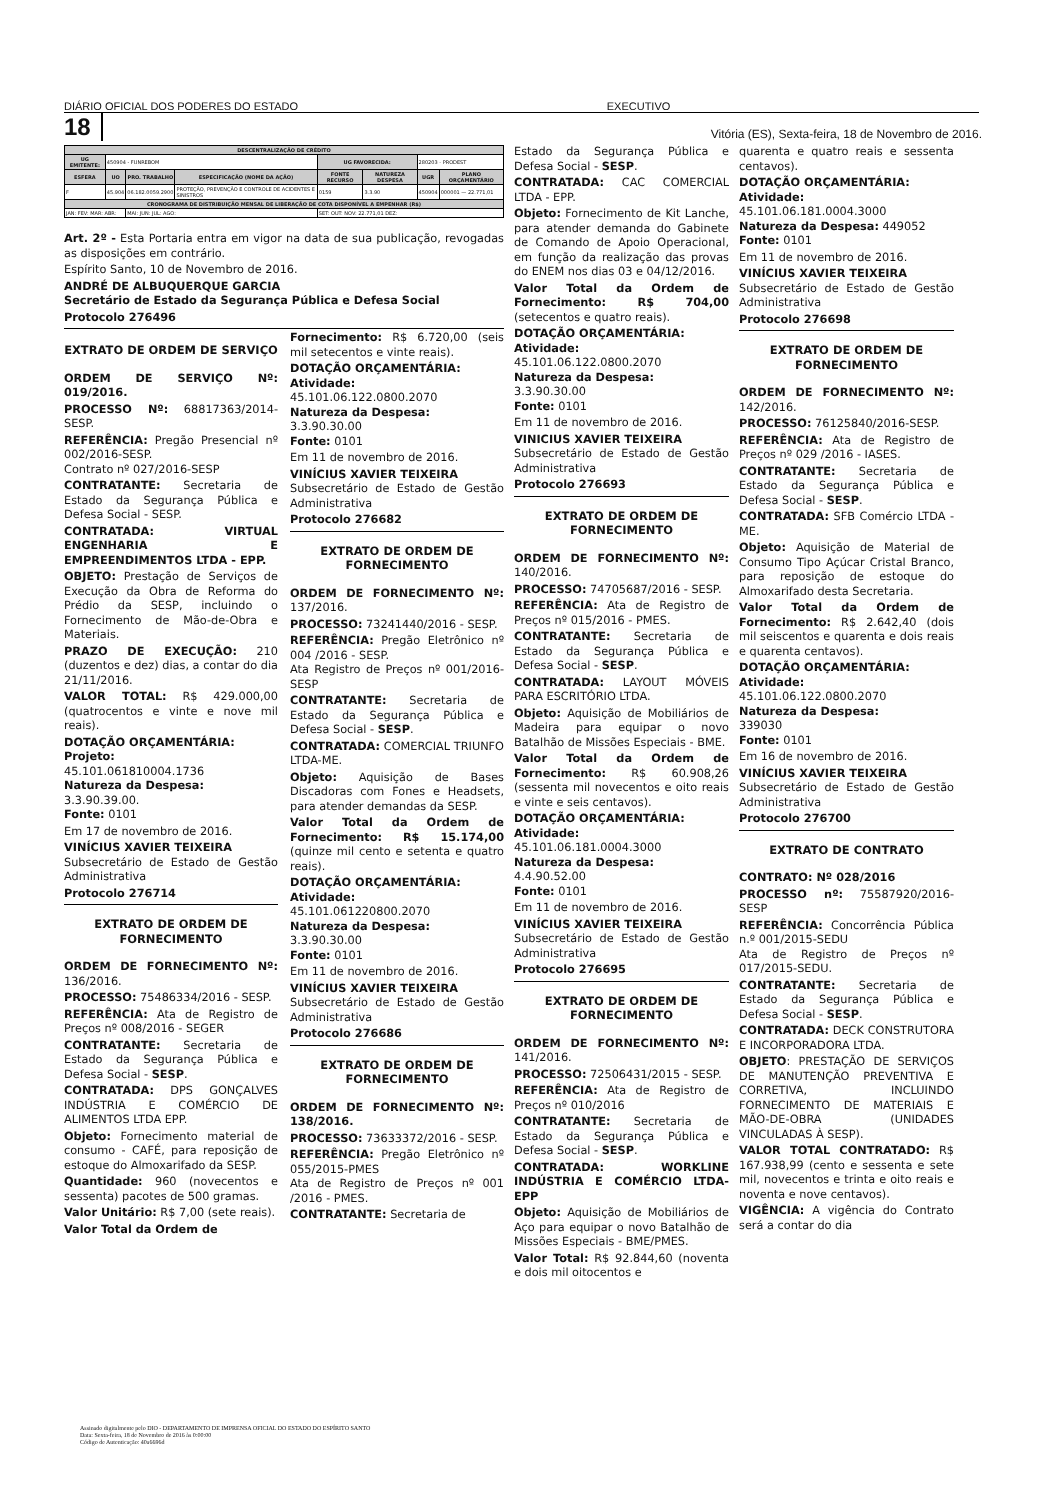DIÁRIO OFICIAL DOS PODERES DO ESTADO EXECUTIVO
18 Vitória (ES), Sexta-feira, 18 de Novembro de 2016.
| DESCENTRALIZAÇÃO DE CRÉDITO | | | | | | | |
| --- | --- | --- | --- | --- | --- | --- | --- |
| UG EMITENTE: | 450904 - FUNREBOM | | | UG FAVORECIDA: | | 280203 - PRODEST | |
| ESFERA | UO | PRO. TRABALHO | ESPECIFICAÇÃO (NOME DA AÇÃO) | FONTE RECURSO | NATUREZA DESPESA | UGR | PLANO ORÇAMENTÁRIO |
| F | 45.904 | 06.182.0059.2900 | PROTEÇÃO, PREVENÇÃO E CONTROLE DE ACIDENTES E SINISTROS | 0159 | 3.3.90 | 450904 | 000001 — 22.771,01 |
| CRONOGRAMA DE DISTRIBUIÇÃO MENSAL DE LIBERAÇÃO DE COTA DISPONÍVEL A EMPENHAR (R$) | | | | | | | |
| JAN: FEV: MAR: ABR: | | MAI: JUN: JUL: AGO: | | SET: OUT: NOV: 22.771,01 DEZ: | | | |
Art. 2º - Esta Portaria entra em vigor na data de sua publicação, revogadas as disposições em contrário.
Espírito Santo, 10 de Novembro de 2016.
ANDRÉ DE ALBUQUERQUE GARCIA
Secretário de Estado da Segurança Pública e Defesa Social
Protocolo 276496
EXTRATO DE ORDEM DE SERVIÇO
ORDEM DE SERVIÇO Nº: 019/2016.
PROCESSO Nº: 68817363/2014-SESP.
REFERÊNCIA: Pregão Presencial nº 002/2016-SESP.
Contrato nº 027/2016-SESP
CONTRATANTE: Secretaria de Estado da Segurança Pública e Defesa Social - SESP.
CONTRATADA: VIRTUAL ENGENHARIA E EMPREENDIMENTOS LTDA - EPP.
OBJETO: Prestação de Serviços de Execução da Obra de Reforma do Prédio da SESP, incluindo o Fornecimento de Mão-de-Obra e Materiais.
PRAZO DE EXECUÇÃO: 210 (duzentos e dez) dias, a contar do dia 21/11/2016.
VALOR TOTAL: R$ 429.000,00 (quatrocentos e vinte e nove mil reais).
DOTAÇÃO ORÇAMENTÁRIA:
Projeto:
45.101.061810004.1736
Natureza da Despesa:
3.3.90.39.00.
Fonte: 0101
Em 17 de novembro de 2016.
VINÍCIUS XAVIER TEIXEIRA
Subsecretário de Estado de Gestão Administrativa
Protocolo 276714
EXTRATO DE ORDEM DE FORNECIMENTO
ORDEM DE FORNECIMENTO Nº: 136/2016.
PROCESSO: 75486334/2016 - SESP.
REFERÊNCIA: Ata de Registro de Preços nº 008/2016 - SEGER
CONTRATANTE: Secretaria de Estado da Segurança Pública e Defesa Social - SESP.
CONTRATADA: DPS GONÇALVES INDÚSTRIA E COMÉRCIO DE ALIMENTOS LTDA EPP.
Objeto: Fornecimento material de consumo - CAFÉ, para reposição de estoque do Almoxarifado da SESP.
Quantidade: 960 (novecentos e sessenta) pacotes de 500 gramas.
Valor Unitário: R$ 7,00 (sete reais).
Valor Total da Ordem de
Fornecimento: R$ 6.720,00 (seis mil setecentos e vinte reais).
DOTAÇÃO ORÇAMENTÁRIA:
Atividade:
45.101.06.122.0800.2070
Natureza da Despesa:
3.3.90.30.00
Fonte: 0101
Em 11 de novembro de 2016.
VINÍCIUS XAVIER TEIXEIRA
Subsecretário de Estado de Gestão Administrativa
Protocolo 276682
EXTRATO DE ORDEM DE FORNECIMENTO
ORDEM DE FORNECIMENTO Nº: 137/2016.
PROCESSO: 73241440/2016 - SESP.
REFERÊNCIA: Pregão Eletrônico nº 004 /2016 - SESP.
Ata Registro de Preços nº 001/2016-SESP
CONTRATANTE: Secretaria de Estado da Segurança Pública e Defesa Social - SESP.
CONTRATADA: COMERCIAL TRIUNFO LTDA-ME.
Objeto: Aquisição de Bases Discadoras com Fones e Headsets, para atender demandas da SESP.
Valor Total da Ordem de Fornecimento: R$ 15.174,00 (quinze mil cento e setenta e quatro reais).
DOTAÇÃO ORÇAMENTÁRIA:
Atividade:
45.101.061220800.2070
Natureza da Despesa:
3.3.90.30.00
Fonte: 0101
Em 11 de novembro de 2016.
VINÍCIUS XAVIER TEIXEIRA
Subsecretário de Estado de Gestão Administrativa
Protocolo 276686
EXTRATO DE ORDEM DE FORNECIMENTO
ORDEM DE FORNECIMENTO Nº: 138/2016.
PROCESSO: 73633372/2016 - SESP.
REFERÊNCIA: Pregão Eletrônico nº 055/2015-PMES
Ata de Registro de Preços nº 001 /2016 - PMES.
CONTRATANTE: Secretaria de
Estado da Segurança Pública e Defesa Social - SESP.
CONTRATADA: CAC COMERCIAL LTDA - EPP.
Objeto: Fornecimento de Kit Lanche, para atender demanda do Gabinete de Comando de Apoio Operacional, em função da realização das provas do ENEM nos dias 03 e 04/12/2016.
Valor Total da Ordem de Fornecimento: R$ 704,00 (setecentos e quatro reais).
DOTAÇÃO ORÇAMENTÁRIA:
Atividade:
45.101.06.122.0800.2070
Natureza da Despesa:
3.3.90.30.00
Fonte: 0101
Em 11 de novembro de 2016.
VINICIUS XAVIER TEIXEIRA
Subsecretário de Estado de Gestão Administrativa
Protocolo 276693
EXTRATO DE ORDEM DE FORNECIMENTO
ORDEM DE FORNECIMENTO Nº: 140/2016.
PROCESSO: 74705687/2016 - SESP.
REFERÊNCIA: Ata de Registro de Preços nº 015/2016 - PMES.
CONTRATANTE: Secretaria de Estado da Segurança Pública e Defesa Social - SESP.
CONTRATADA: LAYOUT MÓVEIS PARA ESCRITÓRIO LTDA.
Objeto: Aquisição de Mobiliários de Madeira para equipar o novo Batalhão de Missões Especiais - BME.
Valor Total da Ordem de Fornecimento: R$ 60.908,26 (sessenta mil novecentos e oito reais e vinte e seis centavos).
DOTAÇÃO ORÇAMENTÁRIA:
Atividade:
45.101.06.181.0004.3000
Natureza da Despesa:
4.4.90.52.00
Fonte: 0101
Em 11 de novembro de 2016.
VINÍCIUS XAVIER TEIXEIRA
Subsecretário de Estado de Gestão Administrativa
Protocolo 276695
EXTRATO DE ORDEM DE FORNECIMENTO
ORDEM DE FORNECIMENTO Nº: 141/2016.
PROCESSO: 72506431/2015 - SESP.
REFERÊNCIA: Ata de Registro de Preços nº 010/2016
CONTRATANTE: Secretaria de Estado da Segurança Pública e Defesa Social - SESP.
CONTRATADA: WORKLINE INDÚSTRIA E COMÉRCIO LTDA-EPP
Objeto: Aquisição de Mobiliários de Aço para equipar o novo Batalhão de Missões Especiais - BME/PMES.
Valor Total: R$ 92.844,60 (noventa e dois mil oitocentos e
quarenta e quatro reais e sessenta centavos).
DOTAÇÃO ORÇAMENTÁRIA:
Atividade:
45.101.06.181.0004.3000
Natureza da Despesa: 449052
Fonte: 0101
Em 11 de novembro de 2016.
VINÍCIUS XAVIER TEIXEIRA
Subsecretário de Estado de Gestão Administrativa
Protocolo 276698
EXTRATO DE ORDEM DE FORNECIMENTO
ORDEM DE FORNECIMENTO Nº: 142/2016.
PROCESSO: 76125840/2016-SESP.
REFERÊNCIA: Ata de Registro de Preços nº 029 /2016 - IASES.
CONTRATANTE: Secretaria de Estado da Segurança Pública e Defesa Social - SESP.
CONTRATADA: SFB Comércio LTDA - ME.
Objeto: Aquisição de Material de Consumo Tipo Açúcar Cristal Branco, para reposição de estoque do Almoxarifado desta Secretaria.
Valor Total da Ordem de Fornecimento: R$ 2.642,40 (dois mil seiscentos e quarenta e dois reais e quarenta centavos).
DOTAÇÃO ORÇAMENTÁRIA:
Atividade:
45.101.06.122.0800.2070
Natureza da Despesa:
339030
Fonte: 0101
Em 16 de novembro de 2016.
VINÍCIUS XAVIER TEIXEIRA
Subsecretário de Estado de Gestão Administrativa
Protocolo 276700
EXTRATO DE CONTRATO
CONTRATO: Nº 028/2016
PROCESSO nº: 75587920/2016-SESP
REFERÊNCIA: Concorrência Pública n.º 001/2015-SEDU
Ata de Registro de Preços nº 017/2015-SEDU.
CONTRATANTE: Secretaria de Estado da Segurança Pública e Defesa Social - SESP.
CONTRATADA: DECK CONSTRUTORA E INCORPORADORA LTDA.
OBJETO: PRESTAÇÃO DE SERVIÇOS DE MANUTENÇÃO PREVENTIVA E CORRETIVA, INCLUINDO FORNECIMENTO DE MATERIAIS E MÃO-DE-OBRA (UNIDADES VINCULADAS À SESP).
VALOR TOTAL CONTRATADO: R$ 167.938,99 (cento e sessenta e sete mil, novecentos e trinta e oito reais e noventa e nove centavos).
VIGÊNCIA: A vigência do Contrato será a contar do dia
Assinado digitalmente pelo DIO - DEPARTAMENTO DE IMPRENSA OFICIAL DO ESTADO DO ESPÍRITO SANTO
Data: Sexta-feira, 18 de Novembro de 2016 às 0:00:00
Código de Autenticação: 40a6696d